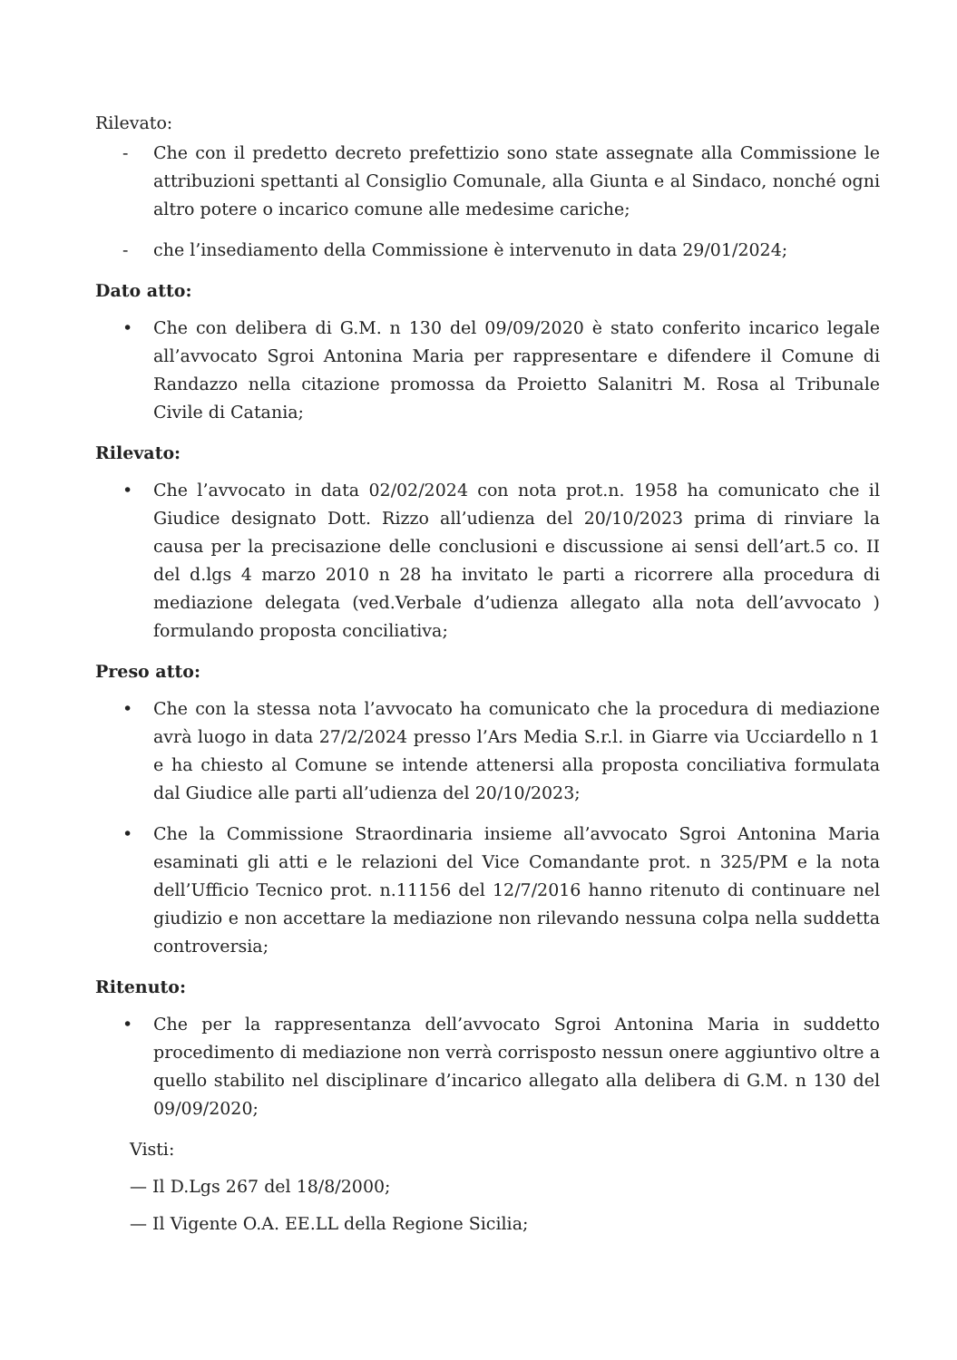Rilevato:
- Che con il predetto decreto prefettizio sono state assegnate alla Commissione le attribuzioni spettanti al Consiglio Comunale, alla Giunta e al Sindaco, nonché ogni altro potere o incarico comune alle medesime cariche;
- che l’insediamento della Commissione è intervenuto in data 29/01/2024;
Dato atto:
• Che con delibera di G.M. n 130 del 09/09/2020 è stato conferito incarico legale all’avvocato Sgroi Antonina Maria per rappresentare e difendere il Comune di Randazzo nella citazione promossa da Proietto Salanitri M. Rosa al Tribunale Civile di Catania;
Rilevato:
• Che l’avvocato in data 02/02/2024 con nota prot.n. 1958 ha comunicato che il Giudice designato Dott. Rizzo all’udienza del 20/10/2023 prima di rinviare la causa per la precisazione delle conclusioni e discussione ai sensi dell’art.5 co. II del d.lgs 4 marzo 2010 n 28 ha invitato le parti a ricorrere alla procedura di mediazione delegata (ved.Verbale d’udienza allegato alla nota dell’avvocato ) formulando proposta conciliativa;
Preso atto:
• Che con la stessa nota l’avvocato ha comunicato che la procedura di mediazione avrà luogo in data 27/2/2024 presso l’Ars Media S.r.l. in Giarre via Ucciardello n 1 e ha chiesto al Comune se intende attenersi alla proposta conciliativa formulata dal Giudice alle parti all’udienza del 20/10/2023;
• Che la Commissione Straordinaria insieme all’avvocato Sgroi Antonina Maria esaminati gli atti e le relazioni del Vice Comandante prot. n 325/PM e la nota dell’Ufficio Tecnico prot. n.11156 del 12/7/2016 hanno ritenuto di continuare nel giudizio e non accettare la mediazione non rilevando nessuna colpa nella suddetta controversia;
Ritenuto:
• Che per la rappresentanza dell’avvocato Sgroi Antonina Maria in suddetto procedimento di mediazione non verrà corrisposto nessun onere aggiuntivo oltre a quello stabilito nel disciplinare d’incarico allegato alla delibera di G.M. n 130 del 09/09/2020;
Visti:
— Il D.Lgs 267 del 18/8/2000;
— Il Vigente O.A. EE.LL della Regione Sicilia;